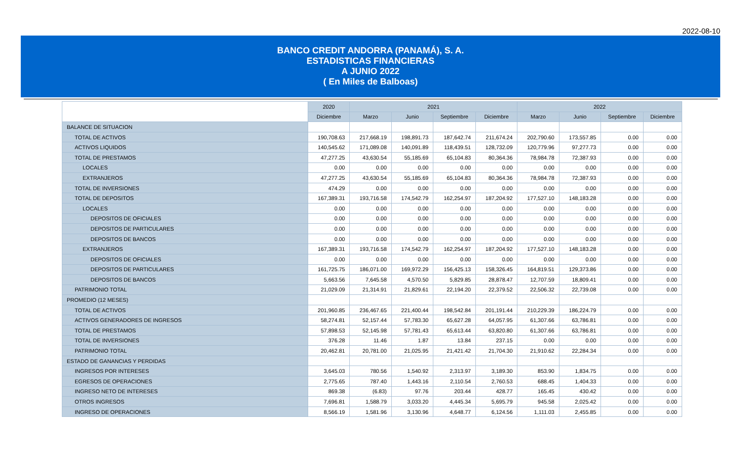2022-08-10
BANCO CREDIT ANDORRA (PANAMÁ), S. A.
ESTADISTICAS FINANCIERAS
A JUNIO 2022
( En Miles de Balboas)
| | 2020 | 2021 | | | | 2022 | | | |
| --- | --- | --- | --- | --- | --- | --- | --- | --- | --- |
| | Diciembre | Marzo | Junio | Septiembre | Diciembre | Marzo | Junio | Septiembre | Diciembre |
| BALANCE DE SITUACION | | | | | | | | | |
| TOTAL DE ACTIVOS | 190,708.63 | 217,668.19 | 198,891.73 | 187,642.74 | 211,674.24 | 202,790.60 | 173,557.85 | 0.00 | 0.00 |
| ACTIVOS LIQUIDOS | 140,545.62 | 171,089.08 | 140,091.89 | 118,439.51 | 128,732.09 | 120,779.96 | 97,277.73 | 0.00 | 0.00 |
| TOTAL DE PRESTAMOS | 47,277.25 | 43,630.54 | 55,185.69 | 65,104.83 | 80,364.36 | 78,984.78 | 72,387.93 | 0.00 | 0.00 |
| LOCALES | 0.00 | 0.00 | 0.00 | 0.00 | 0.00 | 0.00 | 0.00 | 0.00 | 0.00 |
| EXTRANJEROS | 47,277.25 | 43,630.54 | 55,185.69 | 65,104.83 | 80,364.36 | 78,984.78 | 72,387.93 | 0.00 | 0.00 |
| TOTAL DE INVERSIONES | 474.29 | 0.00 | 0.00 | 0.00 | 0.00 | 0.00 | 0.00 | 0.00 | 0.00 |
| TOTAL DE DEPOSITOS | 167,389.31 | 193,716.58 | 174,542.79 | 162,254.97 | 187,204.92 | 177,527.10 | 148,183.28 | 0.00 | 0.00 |
| LOCALES | 0.00 | 0.00 | 0.00 | 0.00 | 0.00 | 0.00 | 0.00 | 0.00 | 0.00 |
| DEPOSITOS DE OFICIALES | 0.00 | 0.00 | 0.00 | 0.00 | 0.00 | 0.00 | 0.00 | 0.00 | 0.00 |
| DEPOSITOS DE PARTICULARES | 0.00 | 0.00 | 0.00 | 0.00 | 0.00 | 0.00 | 0.00 | 0.00 | 0.00 |
| DEPOSITOS DE BANCOS | 0.00 | 0.00 | 0.00 | 0.00 | 0.00 | 0.00 | 0.00 | 0.00 | 0.00 |
| EXTRANJEROS | 167,389.31 | 193,716.58 | 174,542.79 | 162,254.97 | 187,204.92 | 177,527.10 | 148,183.28 | 0.00 | 0.00 |
| DEPOSITOS DE OFICIALES | 0.00 | 0.00 | 0.00 | 0.00 | 0.00 | 0.00 | 0.00 | 0.00 | 0.00 |
| DEPOSITOS DE PARTICULARES | 161,725.75 | 186,071.00 | 169,972.29 | 156,425.13 | 158,326.45 | 164,819.51 | 129,373.86 | 0.00 | 0.00 |
| DEPOSITOS DE BANCOS | 5,663.56 | 7,645.58 | 4,570.50 | 5,829.85 | 28,878.47 | 12,707.59 | 18,809.41 | 0.00 | 0.00 |
| PATRIMONIO TOTAL | 21,029.09 | 21,314.91 | 21,829.61 | 22,194.20 | 22,379.52 | 22,506.32 | 22,739.08 | 0.00 | 0.00 |
| PROMEDIO (12 MESES) | | | | | | | | | |
| TOTAL DE ACTIVOS | 201,960.85 | 236,467.65 | 221,400.44 | 198,542.84 | 201,191.44 | 210,229.39 | 186,224.79 | 0.00 | 0.00 |
| ACTIVOS GENERADORES DE INGRESOS | 58,274.81 | 52,157.44 | 57,783.30 | 65,627.28 | 64,057.95 | 61,307.66 | 63,786.81 | 0.00 | 0.00 |
| TOTAL DE PRESTAMOS | 57,898.53 | 52,145.98 | 57,781.43 | 65,613.44 | 63,820.80 | 61,307.66 | 63,786.81 | 0.00 | 0.00 |
| TOTAL DE INVERSIONES | 376.28 | 11.46 | 1.87 | 13.84 | 237.15 | 0.00 | 0.00 | 0.00 | 0.00 |
| PATRIMONIO TOTAL | 20,462.81 | 20,781.00 | 21,025.95 | 21,421.42 | 21,704.30 | 21,910.62 | 22,284.34 | 0.00 | 0.00 |
| ESTADO DE GANANCIAS Y PERDIDAS | | | | | | | | | |
| INGRESOS POR INTERESES | 3,645.03 | 780.56 | 1,540.92 | 2,313.97 | 3,189.30 | 853.90 | 1,834.75 | 0.00 | 0.00 |
| EGRESOS DE OPERACIONES | 2,775.65 | 787.40 | 1,443.16 | 2,110.54 | 2,760.53 | 688.45 | 1,404.33 | 0.00 | 0.00 |
| INGRESO NETO DE INTERESES | 869.38 | (6.83) | 97.76 | 203.44 | 428.77 | 165.45 | 430.42 | 0.00 | 0.00 |
| OTROS INGRESOS | 7,696.81 | 1,588.79 | 3,033.20 | 4,445.34 | 5,695.79 | 945.58 | 2,025.42 | 0.00 | 0.00 |
| INGRESO DE OPERACIONES | 8,566.19 | 1,581.96 | 3,130.96 | 4,648.77 | 6,124.56 | 1,111.03 | 2,455.85 | 0.00 | 0.00 |